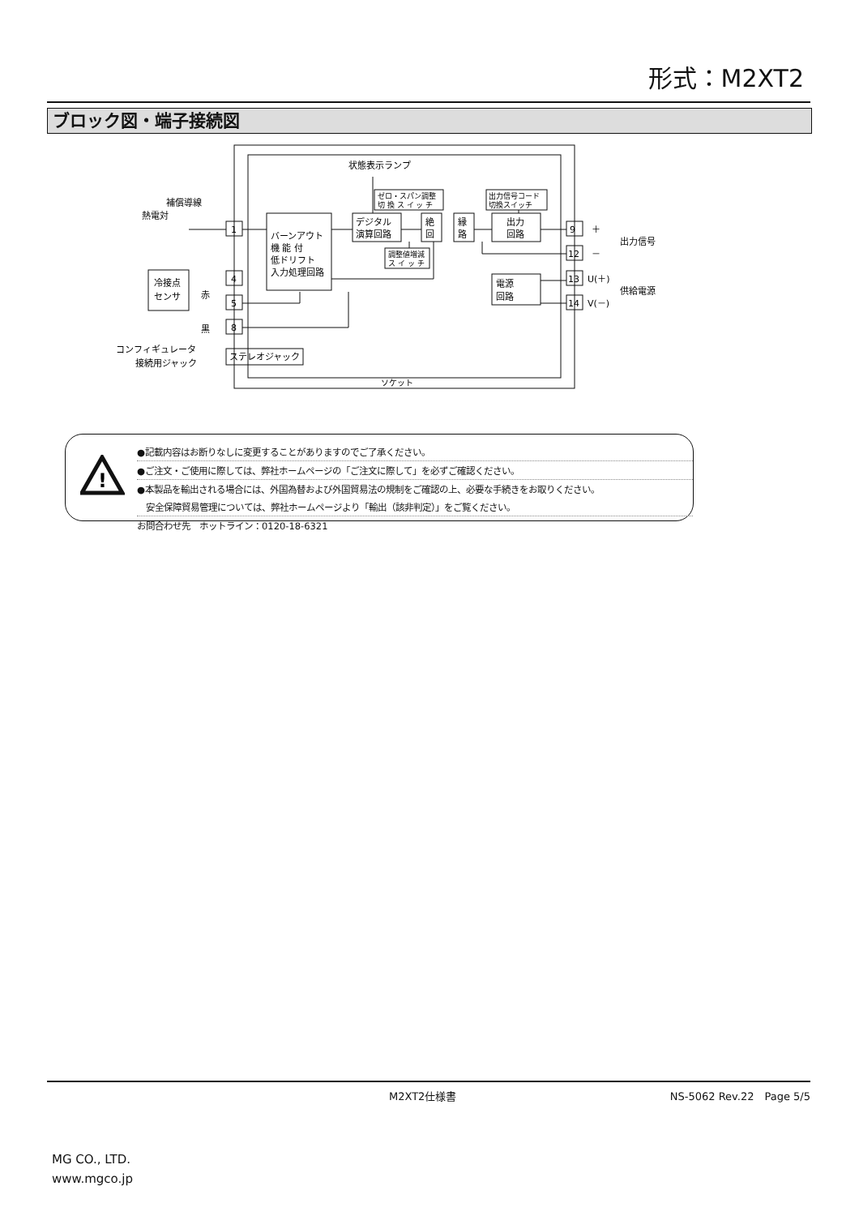形式：M2XT2
ブロック図・端子接続図
状態表示ランプ
補償導線
熱電対
1
4
5
8
冷接点
センサ
赤
黒
バーンアウト
機 能 付
低ドリフト
入力処理回路
デジタル
演算回路
ゼロ・スパン調整
切 換 ス イ ッ チ
調整値増減
ス イ ッ チ
絶
回
縁
路
出力
回路
出力信号コード
切換スイッチ
電源
回路
9
12
13
14
＋
－
U(＋)
V(－)
出力信号
供給電源
コンフィギュレータ
接続用ジャック
ステレオジャック
ソケット
!
●記載内容はお断りなしに変更することがありますのでご了承ください。
●ご注文・ご使用に際しては、弊社ホームページの「ご注文に際して」を必ずご確認ください。
●本製品を輸出される場合には、外国為替および外国貿易法の規制をご確認の上、必要な手続きをお取りください。
　安全保障貿易管理については、弊社ホームページより「輸出（該非判定）」をご覧ください。
お問合わせ先　ホットライン：0120-18-6321
M2XT2仕様書 NS-5062 Rev.22　Page 5/5
MG CO., LTD.
www.mgco.jp